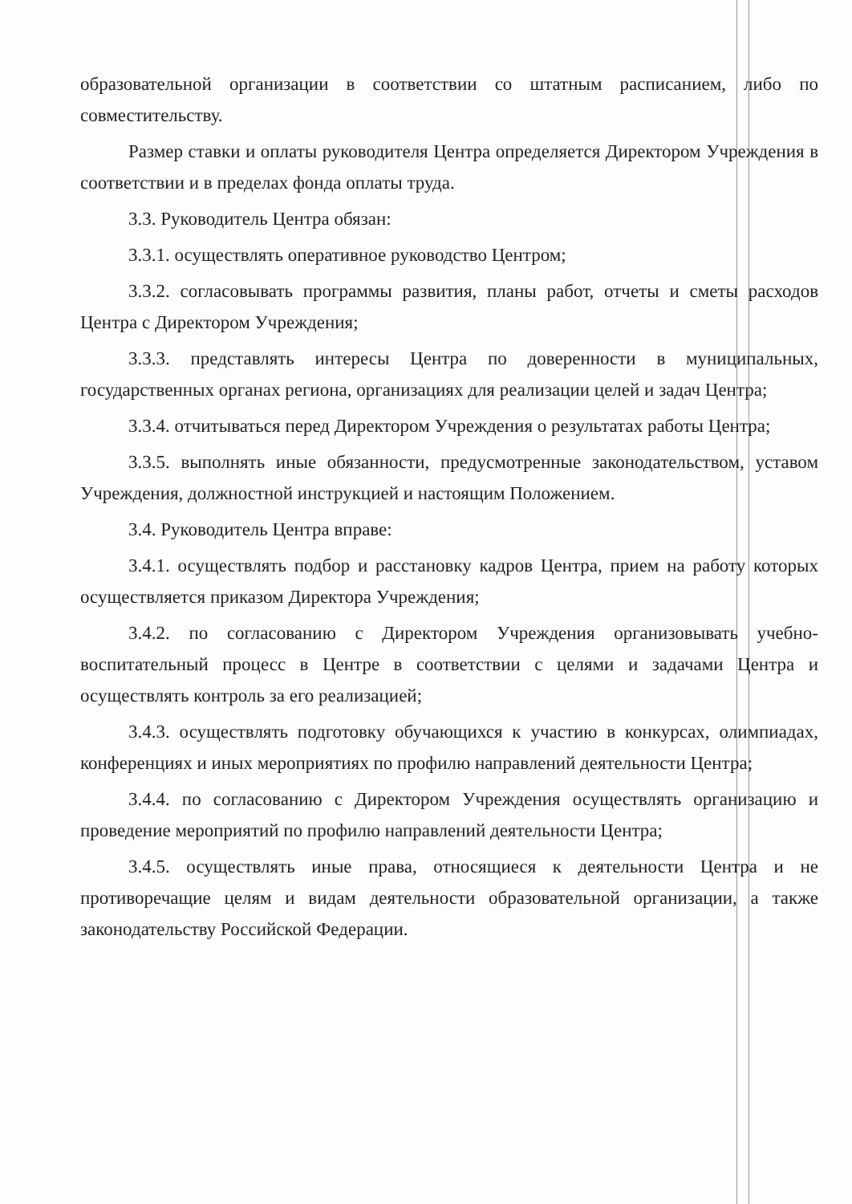образовательной организации в соответствии со штатным расписанием, либо по совместительству.
Размер ставки и оплаты руководителя Центра определяется Директором Учреждения в соответствии и в пределах фонда оплаты труда.
3.3. Руководитель Центра обязан:
3.3.1. осуществлять оперативное руководство Центром;
3.3.2. согласовывать программы развития, планы работ, отчеты и сметы расходов Центра с Директором Учреждения;
3.3.3. представлять интересы Центра по доверенности в муниципальных, государственных органах региона, организациях для реализации целей и задач Центра;
3.3.4. отчитываться перед Директором Учреждения о результатах работы Центра;
3.3.5. выполнять иные обязанности, предусмотренные законодательством, уставом Учреждения, должностной инструкцией и настоящим Положением.
3.4. Руководитель Центра вправе:
3.4.1. осуществлять подбор и расстановку кадров Центра, прием на работу которых осуществляется приказом Директора Учреждения;
3.4.2. по согласованию с Директором Учреждения организовывать учебно-воспитательный процесс в Центре в соответствии с целями и задачами Центра и осуществлять контроль за его реализацией;
3.4.3. осуществлять подготовку обучающихся к участию в конкурсах, олимпиадах, конференциях и иных мероприятиях по профилю направлений деятельности Центра;
3.4.4. по согласованию с Директором Учреждения осуществлять организацию и проведение мероприятий по профилю направлений деятельности Центра;
3.4.5. осуществлять иные права, относящиеся к деятельности Центра и не противоречащие целям и видам деятельности образовательной организации, а также законодательству Российской Федерации.